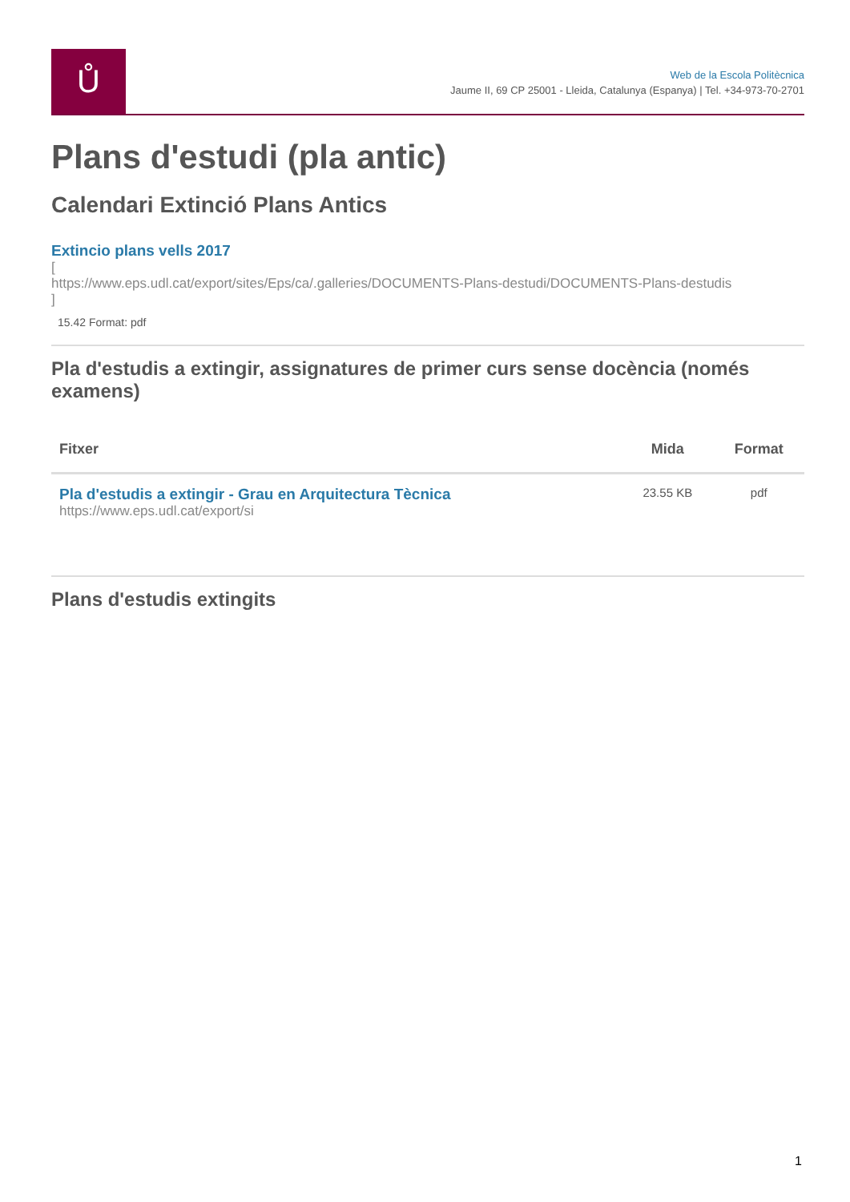Ů
Web de la Escola Politècnica
Jaume II, 69 CP 25001 - Lleida, Catalunya (Espanya) | Tel. +34-973-70-2701
Plans d'estudi (pla antic)
Calendari Extinció Plans Antics
Extincio plans vells 2017
[
https://www.eps.udl.cat/export/sites/Eps/ca/.galleries/DOCUMENTS-Plans-destudi/DOCUMENTS-Plans-destudis
]
15.42 Format: pdf
Pla d'estudis a extingir, assignatures de primer curs sense docència (només examens)
| Fitxer | Mida | Format |
| --- | --- | --- |
| Pla d'estudis a extingir - Grau en Arquitectura Tècnica https://www.eps.udl.cat/export/si | 23.55 KB | pdf |
Plans d'estudis extingits
1